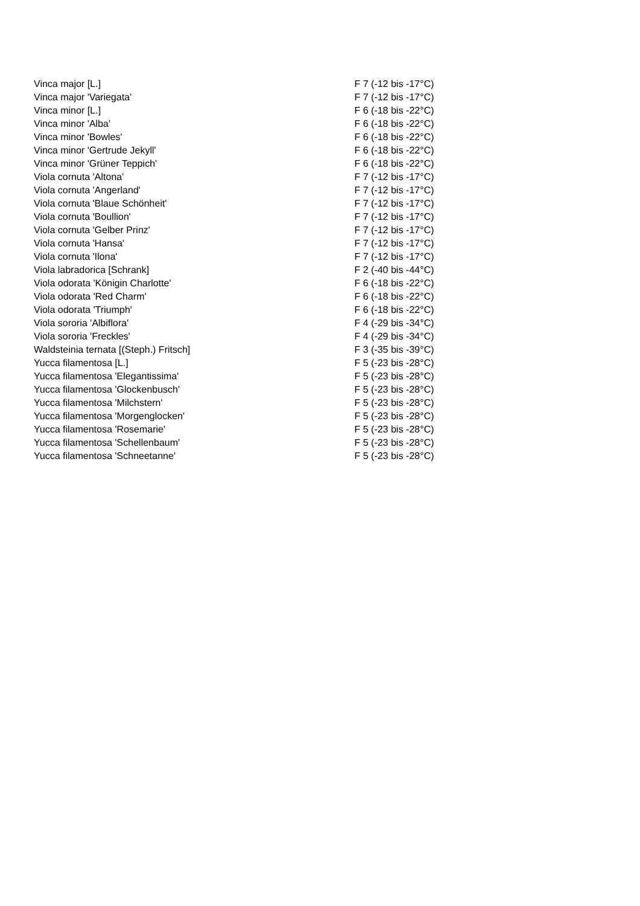| Vinca major [L.] | F 7 (-12 bis -17°C) |
| Vinca major 'Variegata' | F 7 (-12 bis -17°C) |
| Vinca minor [L.] | F 6 (-18 bis -22°C) |
| Vinca minor 'Alba' | F 6 (-18 bis -22°C) |
| Vinca minor 'Bowles' | F 6 (-18 bis -22°C) |
| Vinca minor 'Gertrude Jekyll' | F 6 (-18 bis -22°C) |
| Vinca minor 'Grüner Teppich' | F 6 (-18 bis -22°C) |
| Viola cornuta 'Altona' | F 7 (-12 bis -17°C) |
| Viola cornuta 'Angerland' | F 7 (-12 bis -17°C) |
| Viola cornuta 'Blaue Schönheit' | F 7 (-12 bis -17°C) |
| Viola cornuta 'Boullion' | F 7 (-12 bis -17°C) |
| Viola cornuta 'Gelber Prinz' | F 7 (-12 bis -17°C) |
| Viola cornuta 'Hansa' | F 7 (-12 bis -17°C) |
| Viola cornuta 'Ilona' | F 7 (-12 bis -17°C) |
| Viola labradorica [Schrank] | F 2 (-40 bis -44°C) |
| Viola odorata 'Königin Charlotte' | F 6 (-18 bis -22°C) |
| Viola odorata 'Red Charm' | F 6 (-18 bis -22°C) |
| Viola odorata 'Triumph' | F 6 (-18 bis -22°C) |
| Viola sororia 'Albiflora' | F 4 (-29 bis -34°C) |
| Viola sororia 'Freckles' | F 4 (-29 bis -34°C) |
| Waldsteinia ternata [(Steph.) Fritsch] | F 3 (-35 bis -39°C) |
| Yucca filamentosa [L.] | F 5 (-23 bis -28°C) |
| Yucca filamentosa 'Elegantissima' | F 5 (-23 bis -28°C) |
| Yucca filamentosa 'Glockenbusch' | F 5 (-23 bis -28°C) |
| Yucca filamentosa 'Milchstern' | F 5 (-23 bis -28°C) |
| Yucca filamentosa 'Morgenglocken' | F 5 (-23 bis -28°C) |
| Yucca filamentosa 'Rosemarie' | F 5 (-23 bis -28°C) |
| Yucca filamentosa 'Schellenbaum' | F 5 (-23 bis -28°C) |
| Yucca filamentosa 'Schneetanne' | F 5 (-23 bis -28°C) |